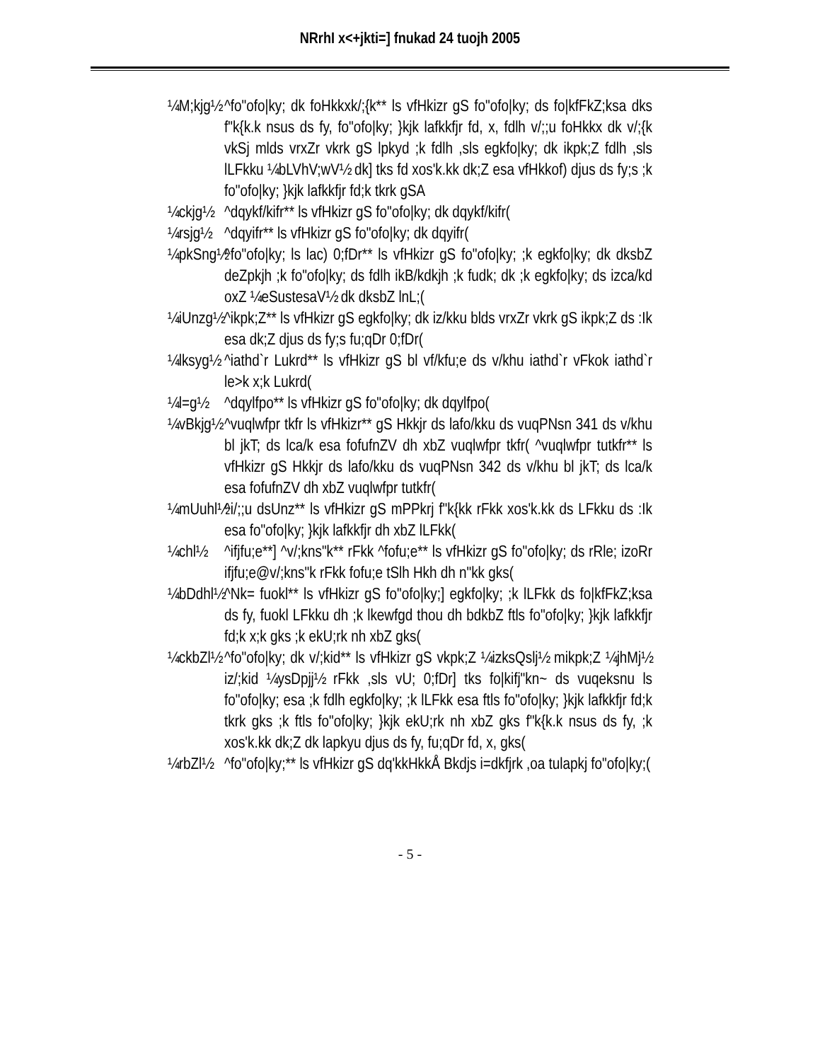NRrhI x<+jkti=] fnukad 24 tuojh 2005
¼M;kjg½
^fo"ofo|ky; dk foHkkxk/;{k** ls vfHkizr gS fo"ofo|ky; ds fo|kfFkZ;ksa dks f"k{k.k nsus ds fy, fo"ofo|ky; }kjk lafkkfjr fd, x, fdlh v/;;u foHkkx dk v/;{k vkSj mlds vrxZr vkrk gS lpkyd ;k fdlh ,sls egkfo|ky; dk ikpk;Z fdlh ,sls lLFkku ¼bLVhV;wV½ dk] tks fd xos'k.kk dk;Z esa vfHkkof) djus ds fy;s ;k fo"ofo|ky; }kjk lafkkfjr fd;k tkrk gSA
¼ckjg½
^dqykf/kifr** ls vfHkizr gS fo"ofo|ky; dk dqykf/kifr(
¼rsjg½
^dqyifr** ls vfHkizr gS fo"ofo|ky; dk dqyifr(
¼pkSng½
^fo"ofo|ky; ls lac) 0;fDr** ls vfHkizr gS fo"ofo|ky; ;k egkfo|ky; dk dksbZ deZpkjh ;k fo"ofo|ky; ds fdlh ikB/kdkjh ;k fudk; dk ;k egkfo|ky; ds izca/kd oxZ ¼eSustesaV½ dk dksbZ lnL;(
¼iUnzg½
^ikpk;Z** ls vfHkizr gS egkfo|ky; dk iz/kku blds vrxZr vkrk gS ikpk;Z ds :Ik esa dk;Z djus ds fy;s fu;qDr 0;fDr(
¼lksyg½
^iathd`r Lukrd** ls vfHkizr gS bl vf/kfu;e ds v/khu iathd`r vFkok iathd`r le>k x;k Lukrd(
¼l=g½ ^dqylfpo** ls vfHkizr gS fo"ofo|ky; dk dqylfpo(
¼vBkjg½
^vuqlwfpr tkfr ls vfHkizr** gS Hkkjr ds lafo/kku ds vuqPNsn 341 ds v/khu bl jkT; ds lca/k esa fofufnZV dh xbZ vuqlwfpr tkfr( ^vuqlwfpr tutkfr** ls vfHkizr gS Hkkjr ds lafo/kku ds vuqPNsn 342 ds v/khu bl jkT; ds lca/k esa fofufnZV dh xbZ vuqlwfpr tutkfr(
¼mUuhl½
^i/;;u dsUnz** ls vfHkizr gS mPPkrj f"k{kk rFkk xos'k.kk ds LFkku ds :Ik esa fo"ofo|ky; }kjk lafkkfjr dh xbZ lLFkk(
¼chl½ ^ifjfu;e**] ^v/;kns"k** rFkk ^fofu;e** ls vfHkizr gS fo"ofo|ky; ds rRle; izoRr ifjfu;e@v/;kns"k rFkk fofu;e tSlh Hkh dh n"kk gks(
¼bDdhl½
^Nk= fuokl** ls vfHkizr gS fo"ofo|ky;] egkfo|ky; ;k lLFkk ds fo|kfFkZ;ksa ds fy, fuokl LFkku dh ;k lkewfgd thou dh bdkbZ ftls fo"ofo|ky; }kjk lafkkfjr fd;k x;k gks ;k ekU;rk nh xbZ gks(
¼ckbZl½
^fo"ofo|ky; dk v/;kid** ls vfHkizr gS vkpk;Z ¼izksQslj½ mikpk;Z ¼jhMj½ iz/;kid ¼ysDpjj½ rFkk ,sls vU; 0;fDr] tks fo|kifj"kn~ ds vuqeksnu ls fo"ofo|ky; esa ;k fdlh egkfo|ky; ;k lLFkk esa ftls fo"ofo|ky; }kjk lafkkfjr fd;k tkrk gks ;k ftls fo"ofo|ky; }kjk ekU;rk nh xbZ gks f"k{k.k nsus ds fy, ;k xos'k.kk dk;Z dk lapkyu djus ds fy, fu;qDr fd, x, gks(
¼rbZl½
^fo"ofo|ky;** ls vfHkizr gS dq'kkHkkÅ Bkdjs i=dkfjrk ,oa tulapkj fo"ofo|ky;(
- 5 -